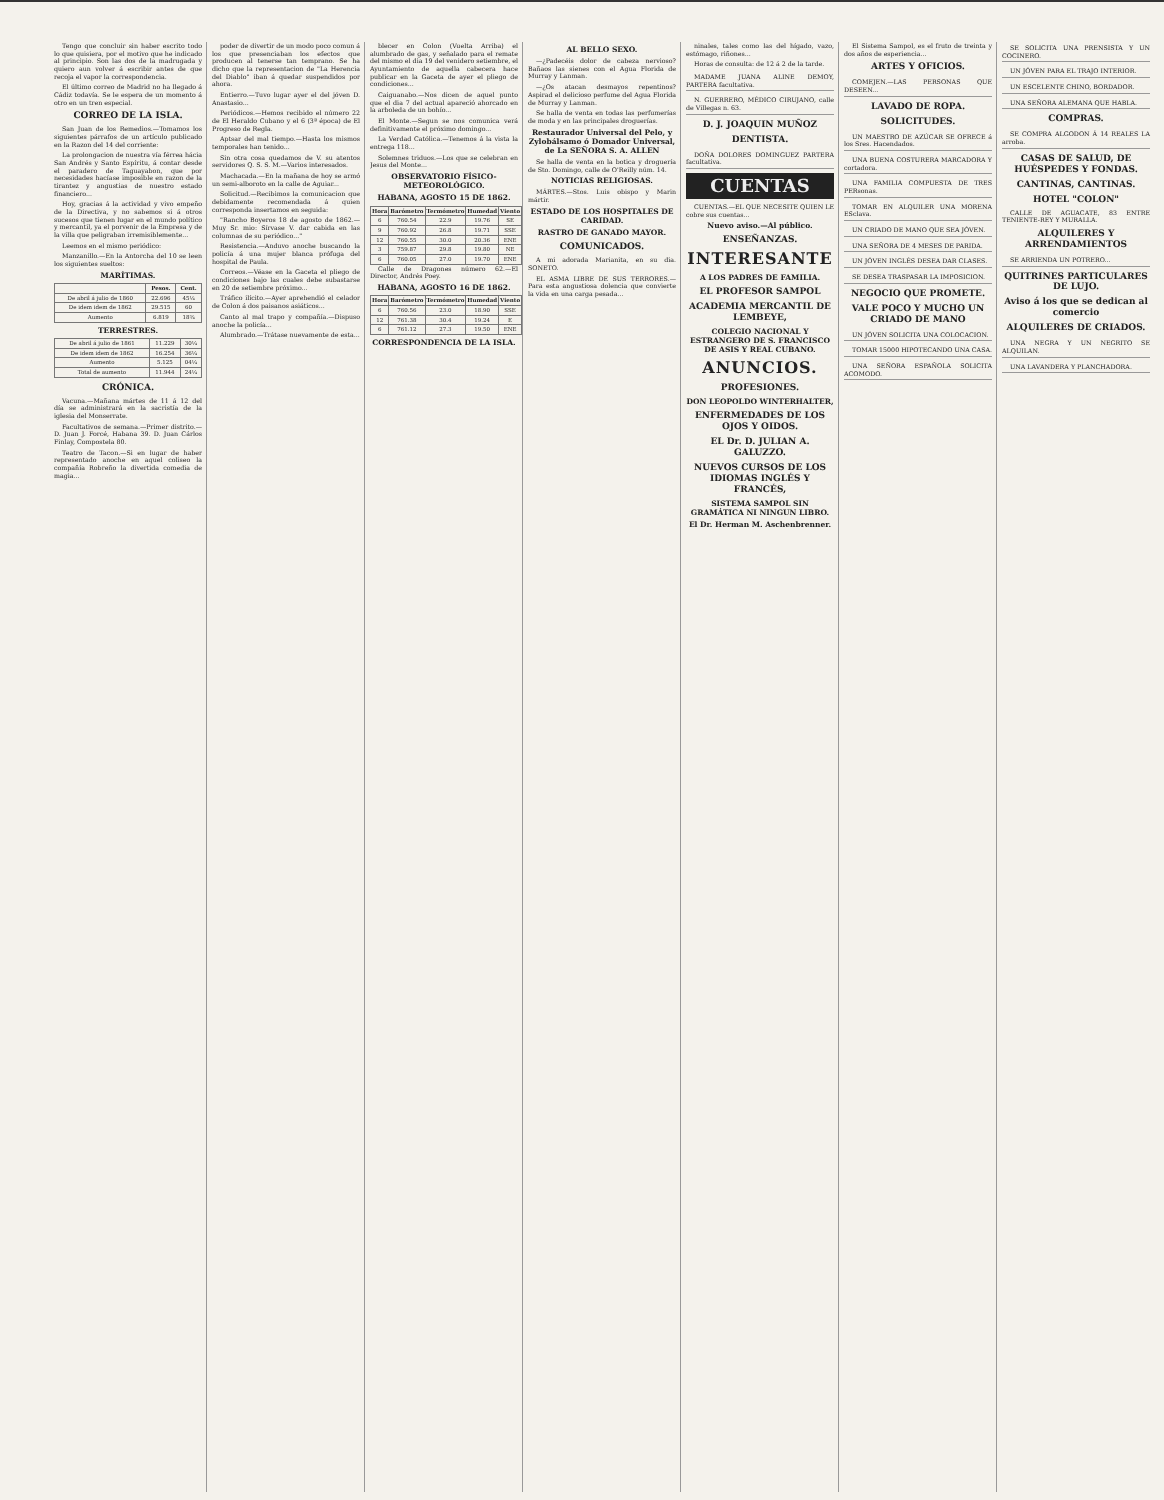Tengo que concluir sin haber escrito todo lo que quisiera, por el motivo que he indicado al principio. Son las dos de la madrugada y quiero aun volver á escribir antes de que recoja el vapor la correspondencia.
El último correo de Madrid no ha llegado á Cádiz todavía. Se le espera de un momento á otro en un tren especial.
CORREO DE LA ISLA.
San Juan de los Remedios.—Tomamos los siguientes párrafos de un artículo publicado en la Razon del 14 del corriente:
La prolongacion de nuestra vía férrea hácia San Andrés y Santo Espíritu, á contar desde el paradero de Taguayabon, que por necesidades hacíase imposible en razon de la tirantez y angustias de nuestro estado financiero...
Hoy, gracias á la actividad y vivo empeño de la Directiva, y no sabemos si á otros sucesos que tienen lugar en el mundo político y mercantil, ya el porvenir de la Empresa y de la villa que peligraban irremisiblemente...
Leemos en el mismo periódico:
Manzanillo.—En la Antorcha del 10 se leen los siguientes sueltos:
MARÍTIMAS.
| | Pesos. | Cent. |
| --- | --- | --- |
| De abril á julio de 1860 | 22.696 | 45¼ |
| De idem idem de 1862 | 29.515 | 60 |
| Aumento | 6.819 | 18¾ |
TERRESTRES.
| De abril á julio de 1861 | 11.229 | 30¼ |
| De idem idem de 1862 | 16.254 | 36¼ |
| Aumento | 5.125 | 04¼ |
| Total de aumento | 11.944 | 24¼ |
CRÓNICA.
Vacuna.—Mañana mártes de 11 á 12 del día se administrará en la sacristía de la iglesia del Monserrate.
Facultativos de semana.—Primer distrito.—D. Juan J. Forcé, Habana 39. D. Juan Cárlos Finlay, Compostela 80.
Teatro de Tacon.—Si en lugar de haber representado anoche en aquel coliseo la compañía Robreño la divertida comedia de magia...
poder de divertir de un modo poco comun á los que presenciaban los efectos que producen al tenerse tan temprano. Se ha dicho que la representacion de "La Herencia del Diablo" iban á quedar suspendidos por ahora.
Entierro.—Tuvo lugar ayer el del jóven D. Anastasio...
Periódicos.—Hemos recibido el número 22 de El Heraldo Cubano y el 6 (3ª época) de El Progreso de Regla.
Aptsar del mal tiempo.—Hasta los mismos temporales han tenido...
Sin otra cosa quedamos de V. su atentos servidores Q. S. S. M.—Varios interesados.
Machacada.—En la mañana de hoy se armó un semi-alboroto en la calle de Aguiar...
Solicitud.—Recibimos la comunicacion que debidamente recomendada á quien corresponda insertamos en seguida:
"Rancho Boyeros 18 de agosto de 1862.—Muy Sr. mio: Sírvase V. dar cabida en las columnas de su periódico..."
Resistencia.—Anduvo anoche buscando la policía á una mujer blanca prófuga del hospital de Paula.
Correos.—Véase en la Gaceta el pliego de condiciones bajo las cuales debe subastarse en 20 de setiembre próximo...
Tráfico ilícito.—Ayer aprehendió el celador de Colon á dos paisanos asiáticos...
Canto al mal trapo y compañía.—Dispuso anoche la policía...
Alumbrado.—Trátase nuevamente de esta...
blecer en Colon (Vuelta Arriba) el alumbrado de gas, y señalado para el remate del mismo el dia 19 del venidero setiembre, el Ayuntamiento de aquella cabecera hace publicar en la Gaceta de ayer el pliego de condiciones...
Caiguanabo.—Nos dicen de aquel punto que el dia 7 del actual apareció ahorcado en la arboleda de un bohío...
El Monte.—Segun se nos comunica verá definitivamente el próximo domingo...
La Verdad Católica.—Tenemos á la vista la entrega 118...
Solemnes triduos.—Los que se celebran en Jesus del Monte...
OBSERVATORIO FÍSICO-METEOROLÓGICO.
HABANA, AGOSTO 15 DE 1862.
| Hora | Barómetro | Termómetro | Humedad | Viento |
| --- | --- | --- | --- | --- |
| 6 | 760.54 | 22.9 | 19.76 | SE |
| 9 | 760.92 | 26.8 | 19.71 | SSE |
| 12 | 760.55 | 30.0 | 20.36 | ENE |
| 3 | 759.87 | 29.8 | 19.80 | NE |
| 6 | 760.05 | 27.0 | 19.70 | ENE |
Calle de Dragones número 62.—El Director, Andrés Poey.
HABANA, AGOSTO 16 DE 1862.
| Hora | Barómetro | Termómetro | Humedad | Viento |
| --- | --- | --- | --- | --- |
| 6 | 760.56 | 23.0 | 18.90 | SSE |
| 12 | 761.38 | 30.4 | 19.24 | E |
| 6 | 761.12 | 27.3 | 19.50 | ENE |
CORRESPONDENCIA DE LA ISLA.
AL BELLO SEXO.
—¿Padecéis dolor de cabeza nervioso? Bañaos las sienes con el Agua Florida de Murray y Lanman.
—¿Os atacan desmayos repentinos? Aspirad el delicioso perfume del Agua Florida de Murray y Lanman.
Se halla de venta en todas las perfumerías de moda y en las principales droguerías.
Restaurador Universal del Pelo, y Zylobálsamo ó Domador Universal, de La SEÑORA S. A. ALLEN
Se halla de venta en la botica y droguería de Sto. Domingo, calle de O'Reilly núm. 14.
NOTICIAS RELIGIOSAS.
MÁRTES.—Stos. Luis obispo y Marin mártir.
ESTADO DE LOS HOSPITALES DE CARIDAD.
RASTRO DE GANADO MAYOR.
COMUNICADOS.
A mi adorada Marianita, en su dia. SONETO.
EL ASMA LIBRE DE SUS TERRORES.—Para esta angustiosa dolencia que convierte la vida en una carga pesada...
ninales, tales como las del hígado, vazo, estómago, riñones...
Horas de consulta: de 12 á 2 de la tarde.
MADAME JUANA ALINE DEMOY, PARTERA facultativa.
N. GUERRERO, MÉDICO CIRUJANO, calle de Villegas n. 63.
D. J. JOAQUIN MUÑOZ
DENTISTA.
DOÑA DOLORES DOMINGUEZ PARTERA facultativa.
CUENTAS
CUENTAS.—EL QUE NECESITE QUIEN LE cobre sus cuentas...
Nuevo aviso.—Al público.
ENSEÑANZAS.
INTERESANTE
A LOS PADRES DE FAMILIA.
EL PROFESOR SAMPOL
ACADEMIA MERCANTIL DE LEMBEYE,
COLEGIO NACIONAL Y ESTRANGERO DE S. FRANCISCO DE ASIS Y REAL CUBANO.
ANUNCIOS.
PROFESIONES.
DON LEOPOLDO WINTERHALTER,
ENFERMEDADES DE LOS OJOS Y OIDOS.
EL Dr. D. JULIAN A. GALUZZO.
NUEVOS CURSOS DE LOS IDIOMAS INGLÉS Y FRANCÉS,
SISTEMA SAMPOL SIN GRAMÁTICA NI NINGUN LIBRO.
El Dr. Herman M. Aschenbrenner.
El Sistema Sampol, es el fruto de treinta y dos años de esperiencia...
ARTES Y OFICIOS.
COMEJEN.—LAS PERSONAS QUE DESEEN...
LAVADO DE ROPA.
SOLICITUDES.
UN MAESTRO DE AZÚCAR SE OFRECE á los Sres. Hacendados.
UNA BUENA COSTURERA MARCADORA Y cortadora.
UNA FAMILIA COMPUESTA DE TRES PERsonas.
TOMAR EN ALQUILER UNA MORENA ESclava.
UN CRIADO DE MANO QUE SEA JÓVEN.
UNA SEÑORA DE 4 MESES DE PARIDA.
UN JÓVEN INGLÉS DESEA DAR CLASES.
SE DESEA TRASPASAR LA IMPOSICION.
NEGOCIO QUE PROMETE.
VALE POCO Y MUCHO UN CRIADO DE MANO
UN JÓVEN SOLICITA UNA COLOCACION.
TOMAR 15000 HIPOTECANDO UNA CASA.
UNA SEÑORA ESPAÑOLA SOLICITA ACOMODO.
SE SOLICITA UNA PRENSISTA Y UN COCINERO.
UN JÓVEN PARA EL TRAJO INTERIOR.
UN ESCELENTE CHINO, BORDADOR.
UNA SEÑORA ALEMANA QUE HABLA.
COMPRAS.
SE COMPRA ALGODON Á 14 REALES LA arroba.
CASAS DE SALUD, DE HUÉSPEDES Y FONDAS.
CANTINAS, CANTINAS.
HOTEL "COLON"
CALLE DE AGUACATE, 83 ENTRE TENIENTE-REY Y MURALLA.
ALQUILERES Y ARRENDAMIENTOS
SE ARRIENDA UN POTRERO...
QUITRINES PARTICULARES DE LUJO.
Aviso á los que se dedican al comercio
ALQUILERES DE CRIADOS.
UNA NEGRA Y UN NEGRITO SE ALQUILAN.
UNA LAVANDERA Y PLANCHADORA.